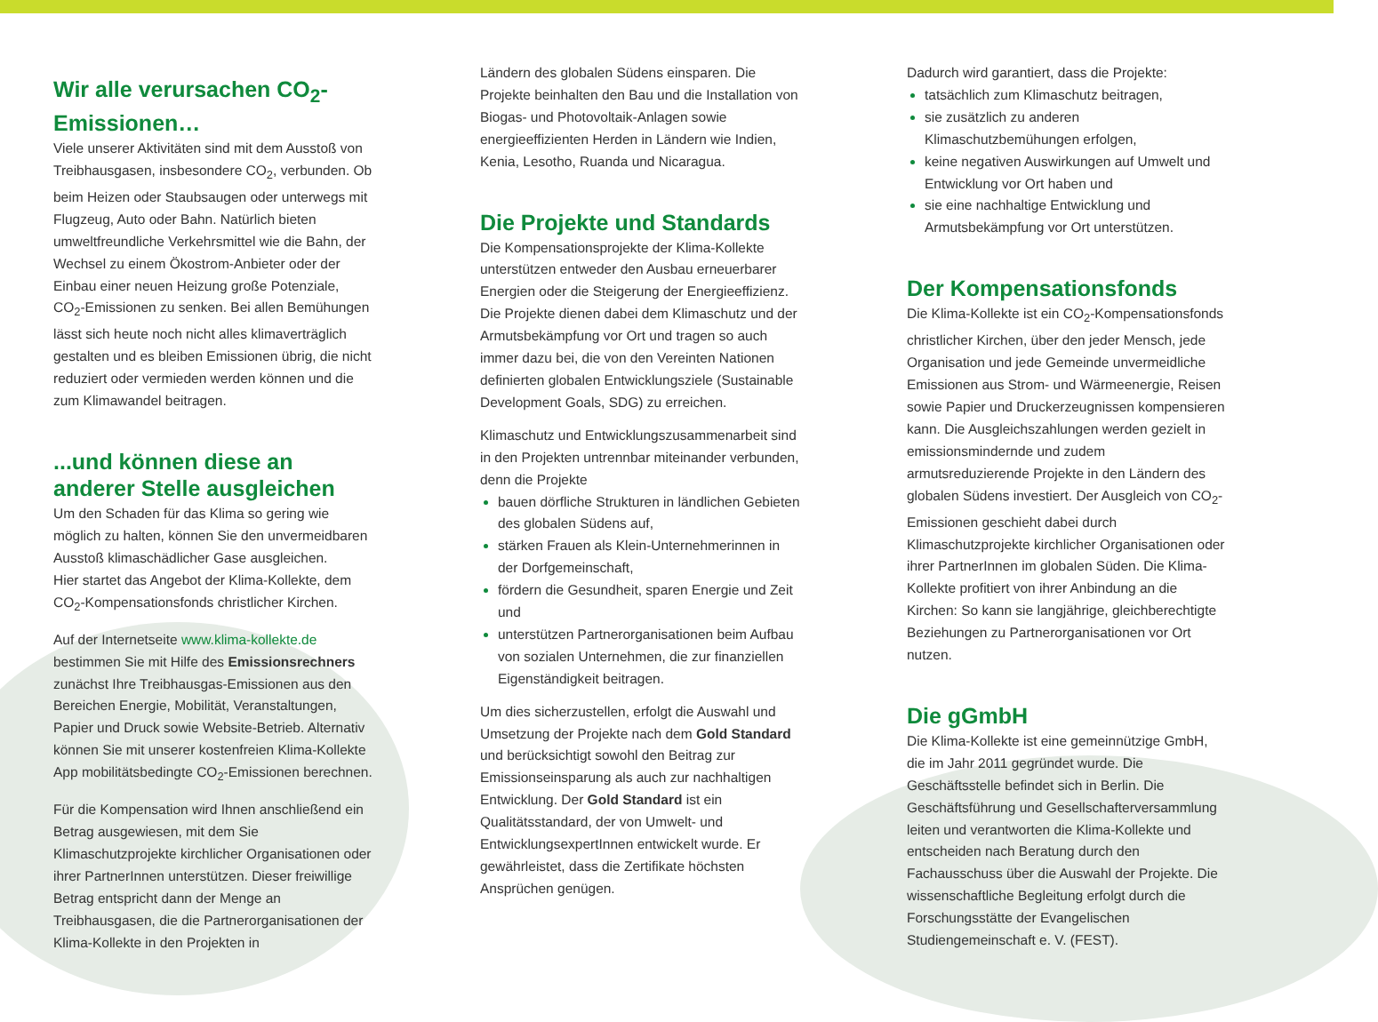Wir alle verursachen CO<sub>2</sub>-Emissionen…
Viele unserer Aktivitäten sind mit dem Ausstoß von Treibhausgasen, insbesondere CO<sub>2</sub>, verbunden. Ob beim Heizen oder Staubsaugen oder unterwegs mit Flugzeug, Auto oder Bahn. Natürlich bieten umweltfreundliche Verkehrsmittel wie die Bahn, der Wechsel zu einem Ökostrom-Anbieter oder der Einbau einer neuen Heizung große Potenziale, CO<sub>2</sub>-Emissionen zu senken. Bei allen Bemühungen lässt sich heute noch nicht alles klimaverträglich gestalten und es bleiben Emissionen übrig, die nicht reduziert oder vermieden werden können und die zum Klimawandel beitragen.
...und können diese an anderer Stelle ausgleichen
Um den Schaden für das Klima so gering wie möglich zu halten, können Sie den unvermeidbaren Ausstoß klimaschädlicher Gase ausgleichen.
Hier startet das Angebot der Klima-Kollekte, dem CO<sub>2</sub>-Kompensationsfonds christlicher Kirchen.
Auf der Internetseite www.klima-kollekte.de bestimmen Sie mit Hilfe des Emissionsrechners zunächst Ihre Treibhausgas-Emissionen aus den Bereichen Energie, Mobilität, Veranstaltungen, Papier und Druck sowie Website-Betrieb. Alternativ können Sie mit unserer kostenfreien Klima-Kollekte App mobilitätsbedingte CO<sub>2</sub>-Emissionen berechnen.
Für die Kompensation wird Ihnen anschließend ein Betrag ausgewiesen, mit dem Sie Klimaschutzprojekte kirchlicher Organisationen oder ihrer PartnerInnen unterstützen. Dieser freiwillige Betrag entspricht dann der Menge an Treibhausgasen, die die Partnerorganisationen der Klima-Kollekte in den Projekten in
Ländern des globalen Südens einsparen. Die Projekte beinhalten den Bau und die Installation von Biogas- und Photovoltaik-Anlagen sowie energieeffizienten Herden in Ländern wie Indien, Kenia, Lesotho, Ruanda und Nicaragua.
Die Projekte und Standards
Die Kompensationsprojekte der Klima-Kollekte unterstützen entweder den Ausbau erneuerbarer Energien oder die Steigerung der Energieeffizienz. Die Projekte dienen dabei dem Klimaschutz und der Armutsbekämpfung vor Ort und tragen so auch immer dazu bei, die von den Vereinten Nationen definierten globalen Entwicklungsziele (Sustainable Development Goals, SDG) zu erreichen.
Klimaschutz und Entwicklungszusammenarbeit sind in den Projekten untrennbar miteinander verbunden, denn die Projekte
bauen dörfliche Strukturen in ländlichen Gebieten des globalen Südens auf,
stärken Frauen als Klein-Unternehmerinnen in der Dorfgemeinschaft,
fördern die Gesundheit, sparen Energie und Zeit und
unterstützen Partnerorganisationen beim Aufbau von sozialen Unternehmen, die zur finanziellen Eigenständigkeit beitragen.
Um dies sicherzustellen, erfolgt die Auswahl und Umsetzung der Projekte nach dem Gold Standard und berücksichtigt sowohl den Beitrag zur Emissionseinsparung als auch zur nachhaltigen Entwicklung. Der Gold Standard ist ein Qualitätsstandard, der von Umwelt- und EntwicklungsexpertInnen entwickelt wurde. Er gewährleistet, dass die Zertifikate höchsten Ansprüchen genügen.
Dadurch wird garantiert, dass die Projekte:
tatsächlich zum Klimaschutz beitragen,
sie zusätzlich zu anderen Klimaschutzbemühungen erfolgen,
keine negativen Auswirkungen auf Umwelt und Entwicklung vor Ort haben und
sie eine nachhaltige Entwicklung und Armutsbekämpfung vor Ort unterstützen.
Der Kompensationsfonds
Die Klima-Kollekte ist ein CO<sub>2</sub>-Kompensationsfonds christlicher Kirchen, über den jeder Mensch, jede Organisation und jede Gemeinde unvermeidliche Emissionen aus Strom- und Wärmeenergie, Reisen sowie Papier und Druckerzeugnissen kompensieren kann. Die Ausgleichszahlungen werden gezielt in emissionsmindernde und zudem armutsreduzierende Projekte in den Ländern des globalen Südens investiert. Der Ausgleich von CO<sub>2</sub>-Emissionen geschieht dabei durch Klimaschutzprojekte kirchlicher Organisationen oder ihrer PartnerInnen im globalen Süden. Die Klima-Kollekte profitiert von ihrer Anbindung an die Kirchen: So kann sie langjährige, gleichberechtigte Beziehungen zu Partnerorganisationen vor Ort nutzen.
Die gGmbH
Die Klima-Kollekte ist eine gemeinnützige GmbH, die im Jahr 2011 gegründet wurde. Die Geschäftsstelle befindet sich in Berlin. Die Geschäftsführung und Gesellschafterversammlung leiten und verantworten die Klima-Kollekte und entscheiden nach Beratung durch den Fachausschuss über die Auswahl der Projekte. Die wissenschaftliche Begleitung erfolgt durch die Forschungsstätte der Evangelischen Studiengemeinschaft e. V. (FEST).